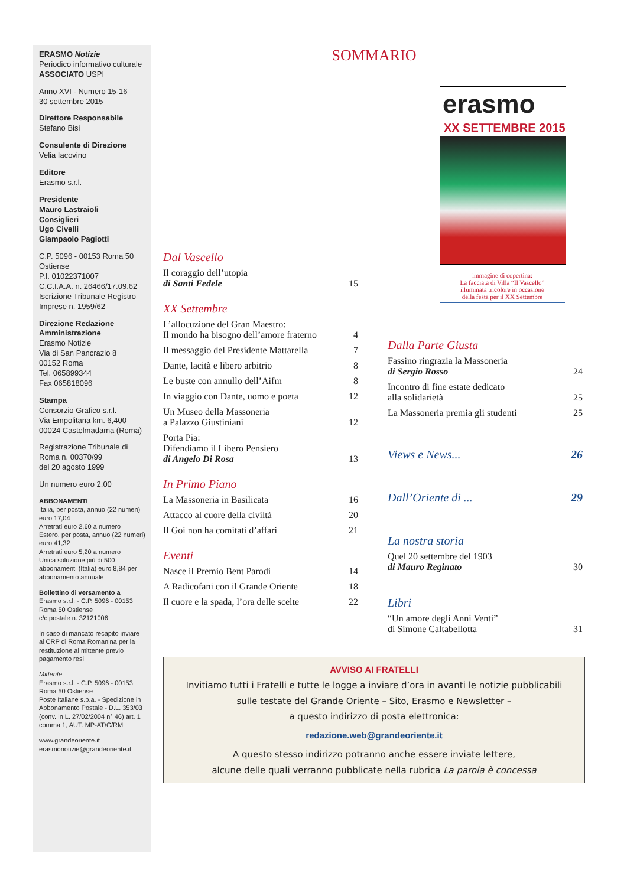ERASMO Notizie
Periodico informativo culturale
ASSOCIATO USPI
Anno XVI - Numero 15-16
30 settembre 2015
Direttore Responsabile
Stefano Bisi
Consulente di Direzione
Velia Iacovino
Editore
Erasmo s.r.l.
Presidente
Mauro Lastraioli
Consiglieri
Ugo Civelli
Giampaolo Pagiotti
C.P. 5096 - 00153 Roma 50 Ostiense
P.I. 01022371007
C.C.I.A.A. n. 26466/17.09.62
Iscrizione Tribunale Registro Imprese n. 1959/62
Direzione Redazione Amministrazione
Erasmo Notizie
Via di San Pancrazio 8
00152 Roma
Tel. 065899344
Fax 065818096
Stampa
Consorzio Grafico s.r.l.
Via Empolitana km. 6,400
00024 Castelmadama (Roma)
Registrazione Tribunale di Roma n. 00370/99
del 20 agosto 1999
Un numero euro 2,00
ABBONAMENTI
Italia, per posta, annuo (22 numeri) euro 17,04
Arretrati euro 2,60 a numero
Estero, per posta, annuo (22 numeri) euro 41,32
Arretrati euro 5,20 a numero
Unica soluzione più di 500 abbonamenti (Italia) euro 8,84 per abbonamento annuale
Bollettino di versamento a
Erasmo s.r.l. - C.P. 5096 - 00153 Roma 50 Ostiense
c/c postale n. 32121006
In caso di mancato recapito inviare al CRP di Roma Romanina per la restituzione al mittente previo pagamento resi
Mittente
Erasmo s.r.l. - C.P. 5096 - 00153 Roma 50 Ostiense
Poste Italiane s.p.a. - Spedizione in Abbonamento Postale - D.L. 353/03 (conv. in L. 27/02/2004 n° 46) art. 1 comma 1, AUT. MP-AT/C/RM
www.grandeoriente.it
erasmonotizie@grandeoriente.it
SOMMARIO
Dal Vascello
Il coraggio dell’utopia
di Santi Fedele 15
XX Settembre
L’allocuzione del Gran Maestro:
Il mondo ha bisogno dell’amore fraterno 4
Il messaggio del Presidente Mattarella 7
Dante, lacità e libero arbitrio 8
Le buste con annullo dell’Aifm 8
In viaggio con Dante, uomo e poeta 12
Un Museo della Massoneria
a Palazzo Giustiniani 12
Porta Pia:
Difendiamo il Libero Pensiero
di Angelo Di Rosa 13
In Primo Piano
La Massoneria in Basilicata 16
Attacco al cuore della civiltà 20
Il Goi non ha comitati d’affari 21
Eventi
Nasce il Premio Bent Parodi 14
A Radicofani con il Grande Oriente 18
Il cuore e la spada, l’ora delle scelte 22
erasmo
XX SETTEMBRE 2015
immagine di copertina:
La facciata di Villa “Il Vascello”
illuminata tricolore in occasione
della festa per il XX Settembre
Dalla Parte Giusta
Fassino ringrazia la Massoneria
di Sergio Rosso 24
Incontro di fine estate dedicato
alla solidarietà 25
La Massoneria premia gli studenti 25
Views e News... 26
Dall’Oriente di ... 29
La nostra storia
Quel 20 settembre del 1903
di Mauro Reginato 30
Libri
“Un amore degli Anni Venti”
di Simone Caltabellotta 31
AVVISO AI FRATELLI
Invitiamo tutti i Fratelli e tutte le logge a inviare d’ora in avanti le notizie pubblicabili
sulle testate del Grande Oriente – Sito, Erasmo e Newsletter –
a questo indirizzo di posta elettronica:
redazione.web@grandeoriente.it
A questo stesso indirizzo potranno anche essere inviate lettere,
alcune delle quali verranno pubblicate nella rubrica La parola è concessa